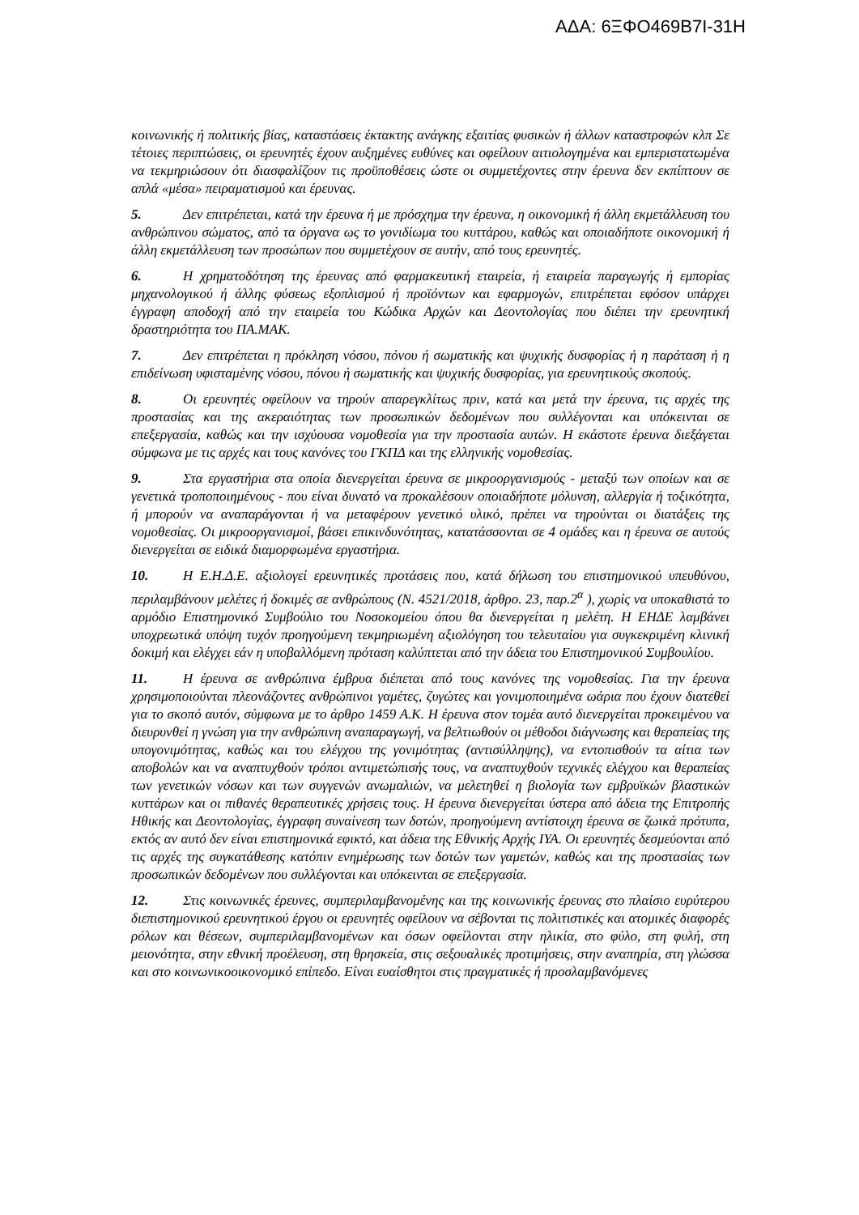ΑΔΑ: 6ΞΦΟ469Β7Ι-31Η
κοινωνικής ή πολιτικής βίας, καταστάσεις έκτακτης ανάγκης εξαιτίας φυσικών ή άλλων καταστροφών κλπ Σε τέτοιες περιπτώσεις, οι ερευνητές έχουν αυξημένες ευθύνες και οφείλουν αιτιολογημένα και εμπεριστατωμένα να τεκμηριώσουν ότι διασφαλίζουν τις προϋποθέσεις ώστε οι συμμετέχοντες στην έρευνα δεν εκπίπτουν σε απλά «μέσα» πειραματισμού και έρευνας.
5. Δεν επιτρέπεται, κατά την έρευνα ή με πρόσχημα την έρευνα, η οικονομική ή άλλη εκμετάλλευση του ανθρώπινου σώματος, από τα όργανα ως το γονιδίωμα του κυττάρου, καθώς και οποιαδήποτε οικονομική ή άλλη εκμετάλλευση των προσώπων που συμμετέχουν σε αυτήν, από τους ερευνητές.
6. Η χρηματοδότηση της έρευνας από φαρμακευτική εταιρεία, ή εταιρεία παραγωγής ή εμπορίας μηχανολογικού ή άλλης φύσεως εξοπλισμού ή προϊόντων και εφαρμογών, επιτρέπεται εφόσον υπάρχει έγγραφη αποδοχή από την εταιρεία του Κώδικα Αρχών και Δεοντολογίας που διέπει την ερευνητική δραστηριότητα του ΠΑ.ΜΑΚ.
7. Δεν επιτρέπεται η πρόκληση νόσου, πόνου ή σωματικής και ψυχικής δυσφορίας ή η παράταση ή η επιδείνωση υφισταμένης νόσου, πόνου ή σωματικής και ψυχικής δυσφορίας, για ερευνητικούς σκοπούς.
8. Οι ερευνητές οφείλουν να τηρούν απαρεγκλίτως πριν, κατά και μετά την έρευνα, τις αρχές της προστασίας και της ακεραιότητας των προσωπικών δεδομένων που συλλέγονται και υπόκεινται σε επεξεργασία, καθώς και την ισχύουσα νομοθεσία για την προστασία αυτών. Η εκάστοτε έρευνα διεξάγεται σύμφωνα με τις αρχές και τους κανόνες του ΓΚΠΔ και της ελληνικής νομοθεσίας.
9. Στα εργαστήρια στα οποία διενεργείται έρευνα σε μικροοργανισμούς - μεταξύ των οποίων και σε γενετικά τροποποιημένους - που είναι δυνατό να προκαλέσουν οποιαδήποτε μόλυνση, αλλεργία ή τοξικότητα, ή μπορούν να αναπαράγονται ή να μεταφέρουν γενετικό υλικό, πρέπει να τηρούνται οι διατάξεις της νομοθεσίας. Οι μικροοργανισμοί, βάσει επικινδυνότητας, κατατάσσονται σε 4 ομάδες και η έρευνα σε αυτούς διενεργείται σε ειδικά διαμορφωμένα εργαστήρια.
10. Η Ε.Η.Δ.Ε. αξιολογεί ερευνητικές προτάσεις που, κατά δήλωση του επιστημονικού υπευθύνου, περιλαμβάνουν μελέτες ή δοκιμές σε ανθρώπους (Ν. 4521/2018, άρθρο. 23, παρ.2<sup>α</sup> ), χωρίς να υποκαθιστά το αρμόδιο Επιστημονικό Συμβούλιο του Νοσοκομείου όπου θα διενεργείται η μελέτη. Η ΕΗΔΕ λαμβάνει υποχρεωτικά υπόψη τυχόν προηγούμενη τεκμηριωμένη αξιολόγηση του τελευταίου για συγκεκριμένη κλινική δοκιμή και ελέγχει εάν η υποβαλλόμενη πρόταση καλύπτεται από την άδεια του Επιστημονικού Συμβουλίου.
11. Η έρευνα σε ανθρώπινα έμβρυα διέπεται από τους κανόνες της νομοθεσίας. Για την έρευνα χρησιμοποιούνται πλεονάζοντες ανθρώπινοι γαμέτες, ζυγώτες και γονιμοποιημένα ωάρια που έχουν διατεθεί για το σκοπό αυτόν, σύμφωνα με το άρθρο 1459 Α.Κ. Η έρευνα στον τομέα αυτό διενεργείται προκειμένου να διευρυνθεί η γνώση για την ανθρώπινη αναπαραγωγή, να βελτιωθούν οι μέθοδοι διάγνωσης και θεραπείας της υπογονιμότητας, καθώς και του ελέγχου της γονιμότητας (αντισύλληψης), να εντοπισθούν τα αίτια των αποβολών και να αναπτυχθούν τρόποι αντιμετώπισής τους, να αναπτυχθούν τεχνικές ελέγχου και θεραπείας των γενετικών νόσων και των συγγενών ανωμαλιών, να μελετηθεί η βιολογία των εμβρυϊκών βλαστικών κυττάρων και οι πιθανές θεραπευτικές χρήσεις τους. Η έρευνα διενεργείται ύστερα από άδεια της Επιτροπής Ηθικής και Δεοντολογίας, έγγραφη συναίνεση των δοτών, προηγούμενη αντίστοιχη έρευνα σε ζωικά πρότυπα, εκτός αν αυτό δεν είναι επιστημονικά εφικτό, και άδεια της Εθνικής Αρχής ΙΥΑ. Οι ερευνητές δεσμεύονται από τις αρχές της συγκατάθεσης κατόπιν ενημέρωσης των δοτών των γαμετών, καθώς και της προστασίας των προσωπικών δεδομένων που συλλέγονται και υπόκεινται σε επεξεργασία.
12. Στις κοινωνικές έρευνες, συμπεριλαμβανομένης και της κοινωνικής έρευνας στο πλαίσιο ευρύτερου διεπιστημονικού ερευνητικού έργου οι ερευνητές οφείλουν να σέβονται τις πολιτιστικές και ατομικές διαφορές ρόλων και θέσεων, συμπεριλαμβανομένων και όσων οφείλονται στην ηλικία, στο φύλο, στη φυλή, στη μειονότητα, στην εθνική προέλευση, στη θρησκεία, στις σεξουαλικές προτιμήσεις, στην αναπηρία, στη γλώσσα και στο κοινωνικοοικονομικό επίπεδο. Είναι ευαίσθητοι στις πραγματικές ή προσλαμβανόμενες